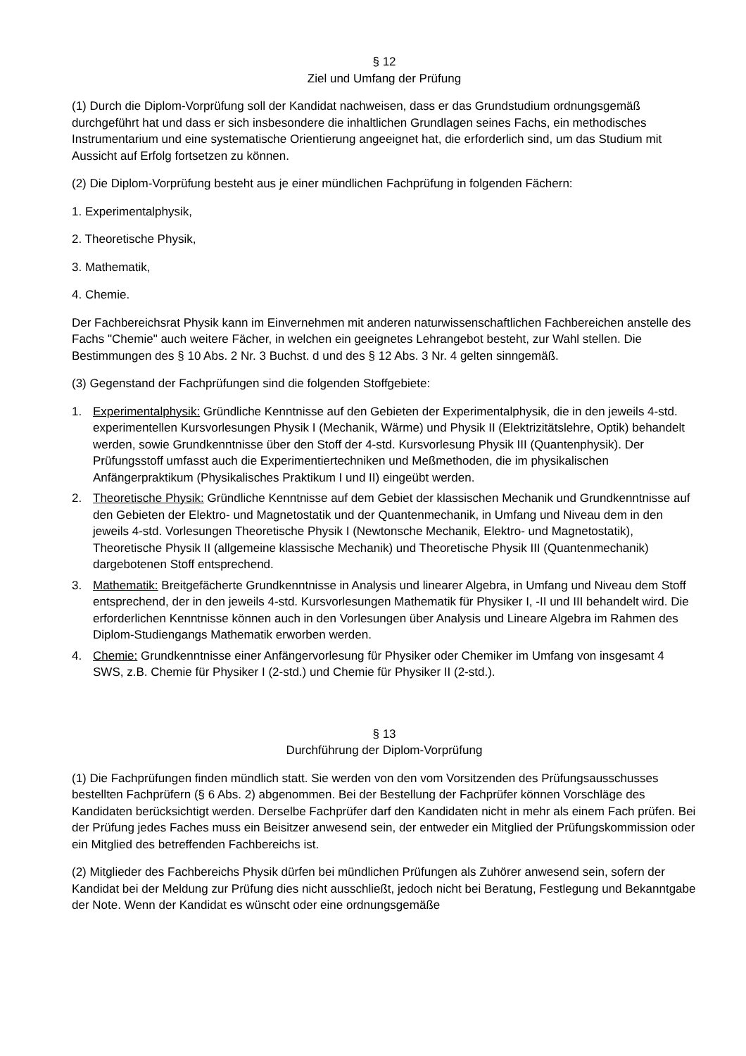§ 12
Ziel und Umfang der Prüfung
(1) Durch die Diplom-Vorprüfung soll der Kandidat nachweisen, dass er das Grundstudium ordnungsgemäß durchgeführt hat und dass er sich insbesondere die inhaltlichen Grundlagen seines Fachs, ein methodisches Instrumentarium und eine systematische Orientierung angeeignet hat, die erforderlich sind, um das Studium mit Aussicht auf Erfolg fortsetzen zu können.
(2) Die Diplom-Vorprüfung besteht aus je einer mündlichen Fachprüfung in folgenden Fächern:
1. Experimentalphysik,
2. Theoretische Physik,
3. Mathematik,
4. Chemie.
Der Fachbereichsrat Physik kann im Einvernehmen mit anderen naturwissenschaftlichen Fachbereichen anstelle des Fachs "Chemie" auch weitere Fächer, in welchen ein geeignetes Lehrangebot besteht, zur Wahl stellen. Die Bestimmungen des § 10 Abs. 2 Nr. 3 Buchst. d und des § 12 Abs. 3 Nr. 4 gelten sinngemäß.
(3) Gegenstand der Fachprüfungen sind die folgenden Stoffgebiete:
1. Experimentalphysik: Gründliche Kenntnisse auf den Gebieten der Experimentalphysik, die in den jeweils 4-std. experimentellen Kursvorlesungen Physik I (Mechanik, Wärme) und Physik II (Elektrizitätslehre, Optik) behandelt werden, sowie Grundkenntnisse über den Stoff der 4-std. Kursvorlesung Physik III (Quantenphysik). Der Prüfungsstoff umfasst auch die Experimentiertechniken und Meßmethoden, die im physikalischen Anfängerpraktikum (Physikalisches Praktikum I und II) eingeübt werden.
2. Theoretische Physik: Gründliche Kenntnisse auf dem Gebiet der klassischen Mechanik und Grundkenntnisse auf den Gebieten der Elektro- und Magnetostatik und der Quantenmechanik, in Umfang und Niveau dem in den jeweils 4-std. Vorlesungen Theoretische Physik I (Newtonsche Mechanik, Elektro- und Magnetostatik), Theoretische Physik II (allgemeine klassische Mechanik) und Theoretische Physik III (Quantenmechanik) dargebotenen Stoff entsprechend.
3. Mathematik: Breitgefächerte Grundkenntnisse in Analysis und linearer Algebra, in Umfang und Niveau dem Stoff entsprechend, der in den jeweils 4-std. Kursvorlesungen Mathematik für Physiker I, -II und III behandelt wird. Die erforderlichen Kenntnisse können auch in den Vorlesungen über Analysis und Lineare Algebra im Rahmen des Diplom-Studiengangs Mathematik erworben werden.
4. Chemie: Grundkenntnisse einer Anfängervorlesung für Physiker oder Chemiker im Umfang von insgesamt 4 SWS, z.B. Chemie für Physiker I (2-std.) und Chemie für Physiker II (2-std.).
§ 13
Durchführung der Diplom-Vorprüfung
(1) Die Fachprüfungen finden mündlich statt. Sie werden von den vom Vorsitzenden des Prüfungsausschusses bestellten Fachprüfern (§ 6 Abs. 2) abgenommen. Bei der Bestellung der Fachprüfer können Vorschläge des Kandidaten berücksichtigt werden. Derselbe Fachprüfer darf den Kandidaten nicht in mehr als einem Fach prüfen. Bei der Prüfung jedes Faches muss ein Beisitzer anwesend sein, der entweder ein Mitglied der Prüfungskommission oder ein Mitglied des betreffenden Fachbereichs ist.
(2) Mitglieder des Fachbereichs Physik dürfen bei mündlichen Prüfungen als Zuhörer anwesend sein, sofern der Kandidat bei der Meldung zur Prüfung dies nicht ausschließt, jedoch nicht bei Beratung, Festlegung und Bekanntgabe der Note. Wenn der Kandidat es wünscht oder eine ordnungsgemäße